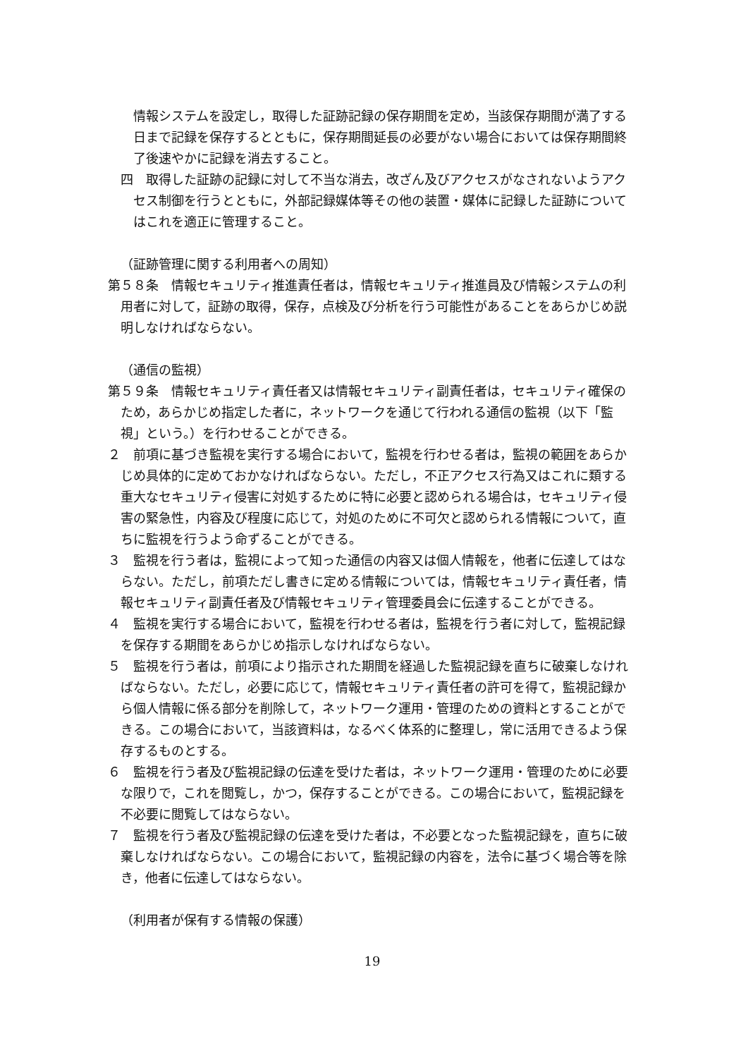情報システムを設定し，取得した証跡記録の保存期間を定め，当該保存期間が満了する日まで記録を保存するとともに，保存期間延長の必要がない場合においては保存期間終了後速やかに記録を消去すること。
四　取得した証跡の記録に対して不当な消去，改ざん及びアクセスがなされないようアクセス制御を行うとともに，外部記録媒体等その他の装置・媒体に記録した証跡についてはこれを適正に管理すること。
（証跡管理に関する利用者への周知）
第５８条　情報セキュリティ推進責任者は，情報セキュリティ推進員及び情報システムの利用者に対して，証跡の取得，保存，点検及び分析を行う可能性があることをあらかじめ説明しなければならない。
（通信の監視）
第５９条　情報セキュリティ責任者又は情報セキュリティ副責任者は，セキュリティ確保のため，あらかじめ指定した者に，ネットワークを通じて行われる通信の監視（以下「監視」という。）を行わせることができる。
２　前項に基づき監視を実行する場合において，監視を行わせる者は，監視の範囲をあらかじめ具体的に定めておかなければならない。ただし，不正アクセス行為又はこれに類する重大なセキュリティ侵害に対処するために特に必要と認められる場合は，セキュリティ侵害の緊急性，内容及び程度に応じて，対処のために不可欠と認められる情報について，直ちに監視を行うよう命ずることができる。
３　監視を行う者は，監視によって知った通信の内容又は個人情報を，他者に伝達してはならない。ただし，前項ただし書きに定める情報については，情報セキュリティ責任者，情報セキュリティ副責任者及び情報セキュリティ管理委員会に伝達することができる。
４　監視を実行する場合において，監視を行わせる者は，監視を行う者に対して，監視記録を保存する期間をあらかじめ指示しなければならない。
５　監視を行う者は，前項により指示された期間を経過した監視記録を直ちに破棄しなければならない。ただし，必要に応じて，情報セキュリティ責任者の許可を得て，監視記録から個人情報に係る部分を削除して，ネットワーク運用・管理のための資料とすることができる。この場合において，当該資料は，なるべく体系的に整理し，常に活用できるよう保存するものとする。
６　監視を行う者及び監視記録の伝達を受けた者は，ネットワーク運用・管理のために必要な限りで，これを閲覧し，かつ，保存することができる。この場合において，監視記録を不必要に閲覧してはならない。
７　監視を行う者及び監視記録の伝達を受けた者は，不必要となった監視記録を，直ちに破棄しなければならない。この場合において，監視記録の内容を，法令に基づく場合等を除き，他者に伝達してはならない。
（利用者が保有する情報の保護）
19